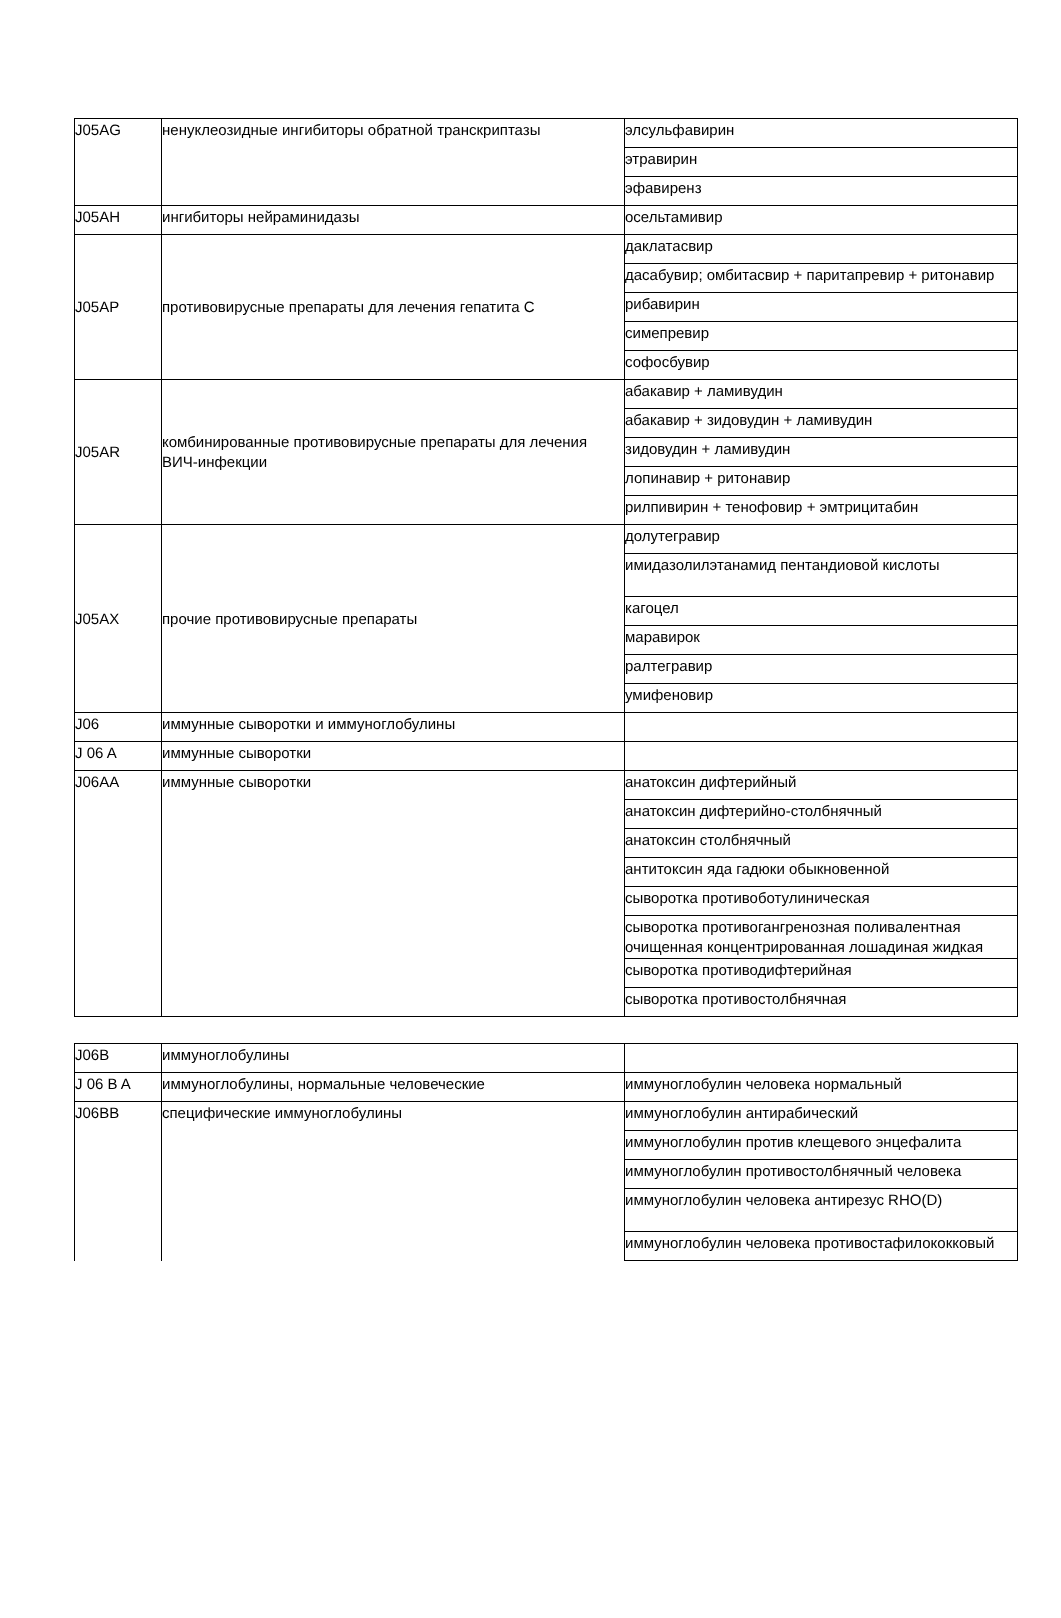| J05AG | ненуклеозидные ингибиторы обратной транскриптазы | элсульфавирин |
| | | этравирин |
| | | эфавиренз |
| J05AH | ингибиторы нейраминидазы | осельтамивир |
| J05AP | противовирусные препараты для лечения гепатита C | даклатасвир |
| | | дасабувир; омбитасвир + паритапревир + ритонавир |
| | | рибавирин |
| | | симепревир |
| | | софосбувир |
| J05AR | комбинированные противовирусные препараты для лечения ВИЧ-инфекции | абакавир + ламивудин |
| | | абакавир + зидовудин + ламивудин |
| | | зидовудин + ламивудин |
| | | лопинавир + ритонавир |
| | | рилпивирин + тенофовир + эмтрицитабин |
| J05AX | прочие противовирусные препараты | долутегравир |
| | | имидазолилэтанамид пентандиовой кислоты |
| | | кагоцел |
| | | маравирок |
| | | ралтегравир |
| | | умифеновир |
| J06 | иммунные сыворотки и иммуноглобулины | |
| J 06 A | иммунные сыворотки | |
| J06AA | иммунные сыворотки | анатоксин дифтерийный |
| | | анатоксин дифтерийно-столбнячный |
| | | анатоксин столбнячный |
| | | антитоксин яда гадюки обыкновенной |
| | | сыворотка противоботулиническая |
| | | сыворотка противогангренозная поливалентная очищенная концентрированная лошадиная жидкая |
| | | сыворотка противодифтерийная |
| | | сыворотка противостолбнячная |
| J06B | иммуноглобулины | |
| J 06 B A | иммуноглобулины, нормальные человеческие | иммуноглобулин человека нормальный |
| J06BB | специфические иммуноглобулины | иммуноглобулин антирабический |
| | | иммуноглобулин против клещевого энцефалита |
| | | иммуноглобулин противостолбнячный человека |
| | | иммуноглобулин человека антирезус RHO(D) |
| | | иммуноглобулин человека противостафилококковый |